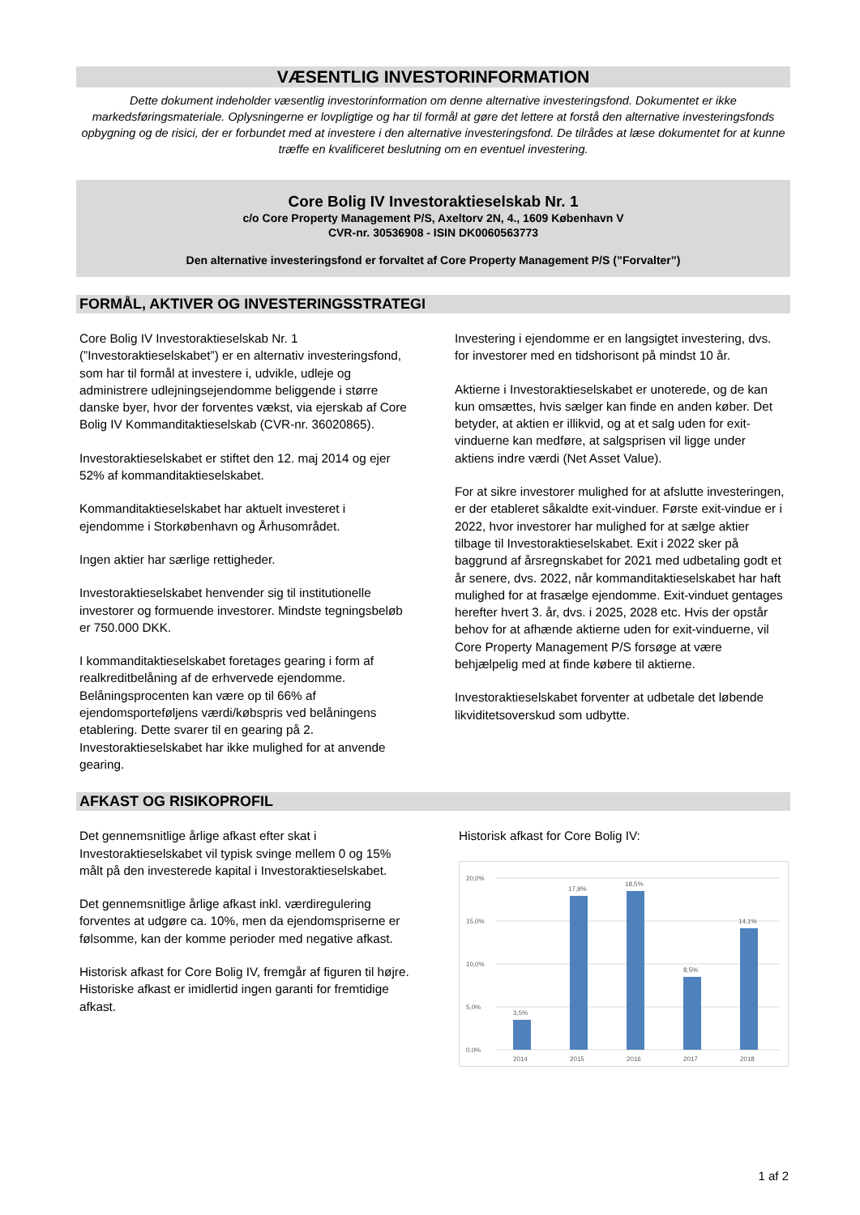VÆSENTLIG INVESTORINFORMATION
Dette dokument indeholder væsentlig investorinformation om denne alternative investeringsfond. Dokumentet er ikke markedsføringsmateriale. Oplysningerne er lovpligtige og har til formål at gøre det lettere at forstå den alternative investeringsfonds opbygning og de risici, der er forbundet med at investere i den alternative investeringsfond. De tilrådes at læse dokumentet for at kunne træffe en kvalificeret beslutning om en eventuel investering.
Core Bolig IV Investoraktieselskab Nr. 1
c/o Core Property Management P/S, Axeltorv 2N, 4., 1609 København V
CVR-nr. 30536908 - ISIN DK0060563773
Den alternative investeringsfond er forvaltet af Core Property Management P/S (”Forvalter”)
FORMÅL, AKTIVER OG INVESTERINGSSTRATEGI
Core Bolig IV Investoraktieselskab Nr. 1 (”Investoraktieselskabet”) er en alternativ investeringsfond, som har til formål at investere i, udvikle, udleje og administrere udlejningsejendomme beliggende i større danske byer, hvor der forventes vækst, via ejerskab af Core Bolig IV Kommanditaktieselskab (CVR-nr. 36020865).
Investoraktieselskabet er stiftet den 12. maj 2014 og ejer 52% af kommanditaktieselskabet.
Kommanditaktieselskabet har aktuelt investeret i ejendomme i Storkøbenhavn og Århusområdet.
Ingen aktier har særlige rettigheder.
Investoraktieselskabet henvender sig til institutionelle investorer og formuende investorer. Mindste tegningsbeløb er 750.000 DKK.
I kommanditaktieselskabet foretages gearing i form af realkreditbelåning af de erhvervede ejendomme. Belåningsprocenten kan være op til 66% af ejendomsporteføljens værdi/købspris ved belåningens etablering. Dette svarer til en gearing på 2. Investoraktieselskabet har ikke mulighed for at anvende gearing.
Investering i ejendomme er en langsigtet investering, dvs. for investorer med en tidshorisont på mindst 10 år.
Aktierne i Investoraktieselskabet er unoterede, og de kan kun omsættes, hvis sælger kan finde en anden køber. Det betyder, at aktien er illikvid, og at et salg uden for exit-vinduerne kan medføre, at salgsprisen vil ligge under aktiens indre værdi (Net Asset Value).
For at sikre investorer mulighed for at afslutte investeringen, er der etableret såkaldte exit-vinduer. Første exit-vindue er i 2022, hvor investorer har mulighed for at sælge aktier tilbage til Investoraktieselskabet. Exit i 2022 sker på baggrund af årsregnskabet for 2021 med udbetaling godt et år senere, dvs. 2022, når kommanditaktieselskabet har haft mulighed for at frasælge ejendomme. Exit-vinduet gentages herefter hvert 3. år, dvs. i 2025, 2028 etc. Hvis der opstår behov for at afhænde aktierne uden for exit-vinduerne, vil Core Property Management P/S forsøge at være behjælpelig med at finde købere til aktierne.
Investoraktieselskabet forventer at udbetale det løbende likviditetsoverskud som udbytte.
AFKAST OG RISIKOPROFIL
Det gennemsnitlige årlige afkast efter skat i Investoraktieselskabet vil typisk svinge mellem 0 og 15% målt på den investerede kapital i Investoraktieselskabet.
Det gennemsnitlige årlige afkast inkl. værdiregulering forventes at udgøre ca. 10%, men da ejendomspriserne er følsomme, kan der komme perioder med negative afkast.
Historisk afkast for Core Bolig IV, fremgår af figuren til højre. Historiske afkast er imidlertid ingen garanti for fremtidige afkast.
Historisk afkast for Core Bolig IV:
20,0%
15,0%
10,0%
5,0%
0,0%
3,5%
17,9%
18,5%
8,5%
14,1%
2014
2015
2016
2017
2018
1 af 2